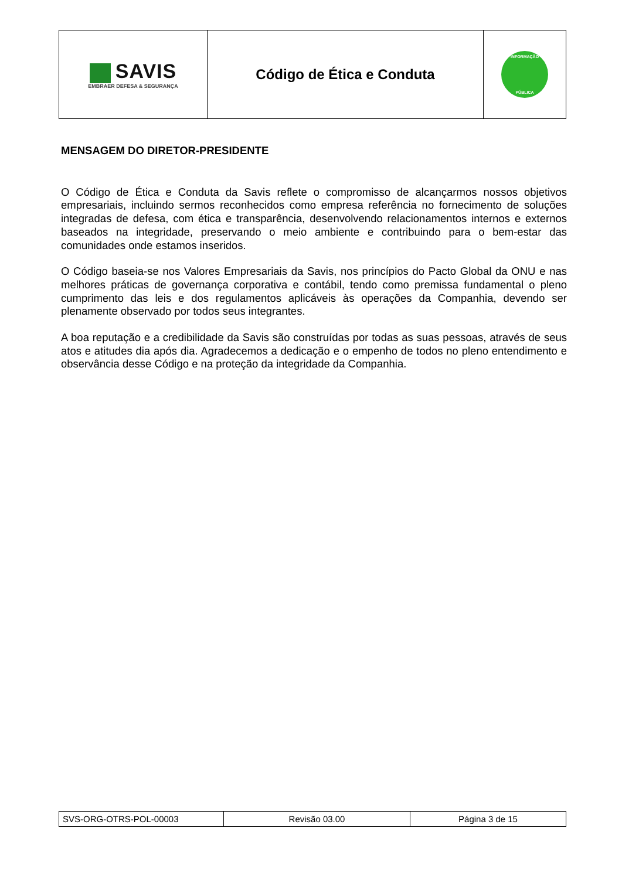| SAVIS EMBRAER DEFESA & SEGURANÇA | Código de Ética e Conduta | INFORMAÇÃO PÚBLICA |
MENSAGEM DO DIRETOR-PRESIDENTE
O Código de Ética e Conduta da Savis reflete o compromisso de alcançarmos nossos objetivos empresariais, incluindo sermos reconhecidos como empresa referência no fornecimento de soluções integradas de defesa, com ética e transparência, desenvolvendo relacionamentos internos e externos baseados na integridade, preservando o meio ambiente e contribuindo para o bem-estar das comunidades onde estamos inseridos.
O Código baseia-se nos Valores Empresariais da Savis, nos princípios do Pacto Global da ONU e nas melhores práticas de governança corporativa e contábil, tendo como premissa fundamental o pleno cumprimento das leis e dos regulamentos aplicáveis às operações da Companhia, devendo ser plenamente observado por todos seus integrantes.
A boa reputação e a credibilidade da Savis são construídas por todas as suas pessoas, através de seus atos e atitudes dia após dia. Agradecemos a dedicação e o empenho de todos no pleno entendimento e observância desse Código e na proteção da integridade da Companhia.
| SVS-ORG-OTRS-POL-00003 | Revisão 03.00 | Página 3 de 15 |